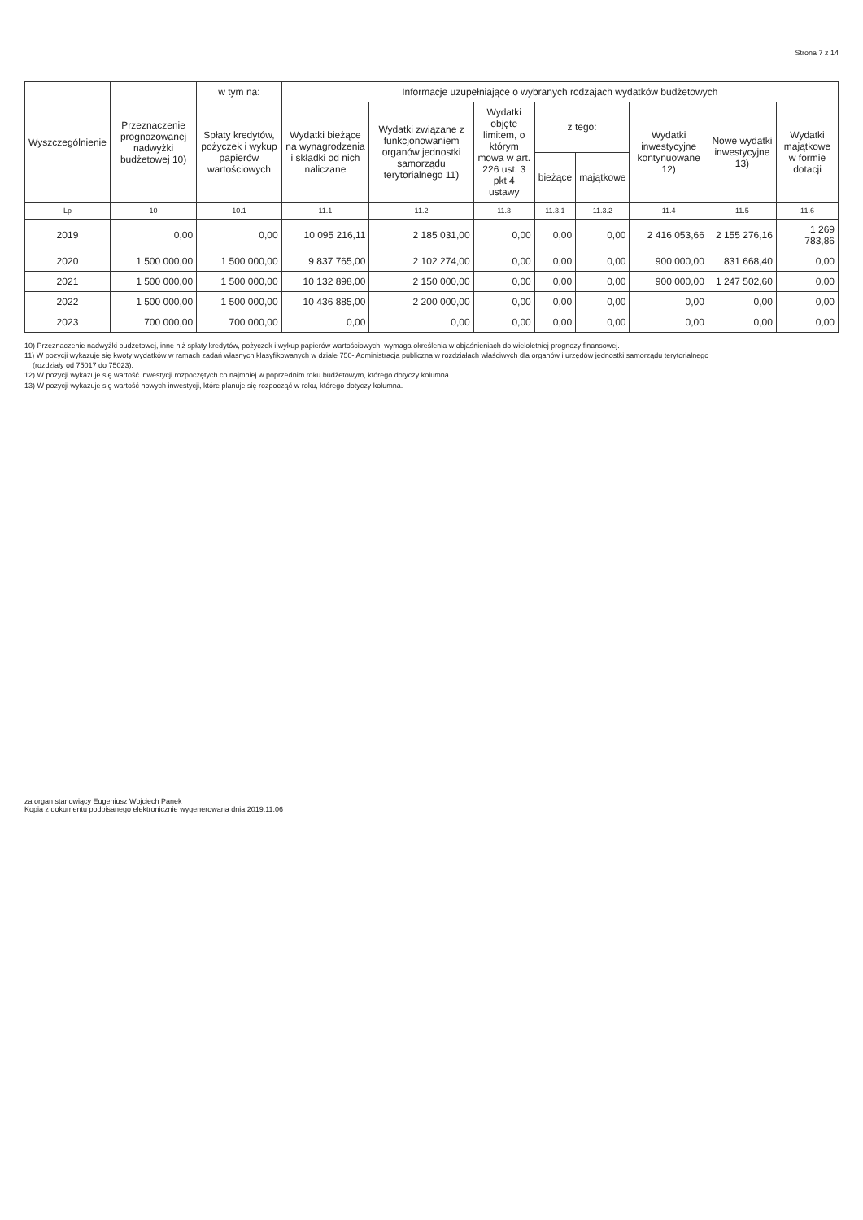Strona 7 z 14
| Wyszczególnienie | Przeznaczenie prognozowanej nadwyżki budżetowej 10) | w tym na: | Informacje uzupełniające o wybranych rodzajach wydatków budżetowych | | | | | | | |
| --- | --- | --- | --- | --- | --- | --- | --- | --- | --- | --- |
| | | Spłaty kredytów, pożyczek i wykup papierów wartościowych | Wydatki bieżące na wynagrodzenia i składki od nich naliczane | Wydatki związane z funkcjonowaniem organów jednostki samorządu terytorialnego 11) | Wydatki objęte limitem, o którym mowa w art. 226 ust. 3 pkt 4 ustawy | z tego: | | Wydatki inwestycyjne kontynuowane 12) | Nowe wydatki inwestycyjne 13) | Wydatki majątkowe w formie dotacji |
| | | | | | | bieżące | majątkowe | | | |
| Lp | 10 | 10.1 | 11.1 | 11.2 | 11.3 | 11.3.1 | 11.3.2 | 11.4 | 11.5 | 11.6 |
| 2019 | 0,00 | 0,00 | 10 095 216,11 | 2 185 031,00 | 0,00 | 0,00 | 0,00 | 2 416 053,66 | 2 155 276,16 | 1 269 783,86 |
| 2020 | 1 500 000,00 | 1 500 000,00 | 9 837 765,00 | 2 102 274,00 | 0,00 | 0,00 | 0,00 | 900 000,00 | 831 668,40 | 0,00 |
| 2021 | 1 500 000,00 | 1 500 000,00 | 10 132 898,00 | 2 150 000,00 | 0,00 | 0,00 | 0,00 | 900 000,00 | 1 247 502,60 | 0,00 |
| 2022 | 1 500 000,00 | 1 500 000,00 | 10 436 885,00 | 2 200 000,00 | 0,00 | 0,00 | 0,00 | 0,00 | 0,00 | 0,00 |
| 2023 | 700 000,00 | 700 000,00 | 0,00 | 0,00 | 0,00 | 0,00 | 0,00 | 0,00 | 0,00 | 0,00 |
10) Przeznaczenie nadwyżki budżetowej, inne niż spłaty kredytów, pożyczek i wykup papierów wartościowych, wymaga określenia w objaśnieniach do wieloletniej prognozy finansowej.
11) W pozycji wykazuje się kwoty wydatków w ramach zadań własnych klasyfikowanych w dziale 750- Administracja publiczna w rozdziałach właściwych dla organów i urzędów jednostki samorządu terytorialnego
(rozdziały od 75017 do 75023).
12) W pozycji wykazuje się wartość inwestycji rozpoczętych co najmniej w poprzednim roku budżetowym, którego dotyczy kolumna.
13) W pozycji wykazuje się wartość nowych inwestycji, które planuje się rozpocząć w roku, którego dotyczy kolumna.
za organ stanowiący Eugeniusz Wojciech Panek
Kopia z dokumentu podpisanego elektronicznie wygenerowana dnia 2019.11.06